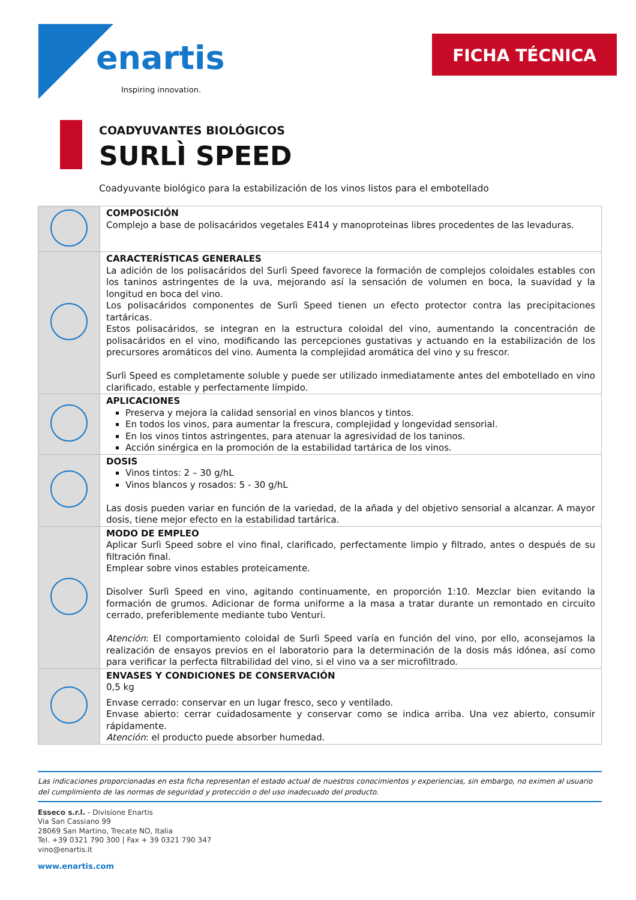enartis
Inspiring innovation.
FICHA TÉCNICA
COADYUVANTES BIOLÓGICOS
SURLÌ SPEED
Coadyuvante biológico para la estabilización de los vinos listos para el embotellado
| | COMPOSICIÓN Complejo a base de polisacáridos vegetales E414 y manoproteinas libres procedentes de las levaduras. |
| | CARACTERÍSTICAS GENERALES La adición de los polisacáridos del Surlì Speed favorece la formación de complejos coloidales estables con los taninos astringentes de la uva, mejorando así la sensación de volumen en boca, la suavidad y la longitud en boca del vino. Los polisacáridos componentes de Surlì Speed tienen un efecto protector contra las precipitaciones tartáricas. Estos polisacáridos, se integran en la estructura coloidal del vino, aumentando la concentración de polisacáridos en el vino, modificando las percepciones gustativas y actuando en la estabilización de los precursores aromáticos del vino. Aumenta la complejidad aromática del vino y su frescor. Surlì Speed es completamente soluble y puede ser utilizado inmediatamente antes del embotellado en vino clarificado, estable y perfectamente límpido. |
| | APLICACIONES Preserva y mejora la calidad sensorial en vinos blancos y tintos. En todos los vinos, para aumentar la frescura, complejidad y longevidad sensorial. En los vinos tintos astringentes, para atenuar la agresividad de los taninos. Acción sinérgica en la promoción de la estabilidad tartárica de los vinos. |
| | DOSIS Vinos tintos: 2 – 30 g/hL Vinos blancos y rosados: 5 - 30 g/hL Las dosis pueden variar en función de la variedad, de la añada y del objetivo sensorial a alcanzar. A mayor dosis, tiene mejor efecto en la estabilidad tartárica. |
| | MODO DE EMPLEO Aplicar Surlì Speed sobre el vino final, clarificado, perfectamente limpio y filtrado, antes o después de su filtración final. Emplear sobre vinos estables proteicamente. Disolver Surlì Speed en vino, agitando continuamente, en proporción 1:10. Mezclar bien evitando la formación de grumos. Adicionar de forma uniforme a la masa a tratar durante un remontado en circuito cerrado, preferiblemente mediante tubo Venturi. Atención : El comportamiento coloidal de Surlì Speed varía en función del vino, por ello, aconsejamos la realización de ensayos previos en el laboratorio para la determinación de la dosis más idónea, así como para verificar la perfecta filtrabilidad del vino, si el vino va a ser microfiltrado. |
| | ENVASES Y CONDICIONES DE CONSERVACIÓN 0,5 kg Envase cerrado: conservar en un lugar fresco, seco y ventilado. Envase abierto: cerrar cuidadosamente y conservar como se indica arriba. Una vez abierto, consumir rápidamente. Atención : el producto puede absorber humedad. |
Las indicaciones proporcionadas en esta ficha representan el estado actual de nuestros conocimientos y experiencias, sin embargo, no eximen al usuario del cumplimiento de las normas de seguridad y protección o del uso inadecuado del producto.
Esseco s.r.l. - Divisione Enartis
Via San Cassiano 99
28069 San Martino, Trecate NO, Italia
Tel. +39 0321 790 300 | Fax + 39 0321 790 347
vino@enartis.it
www.enartis.com